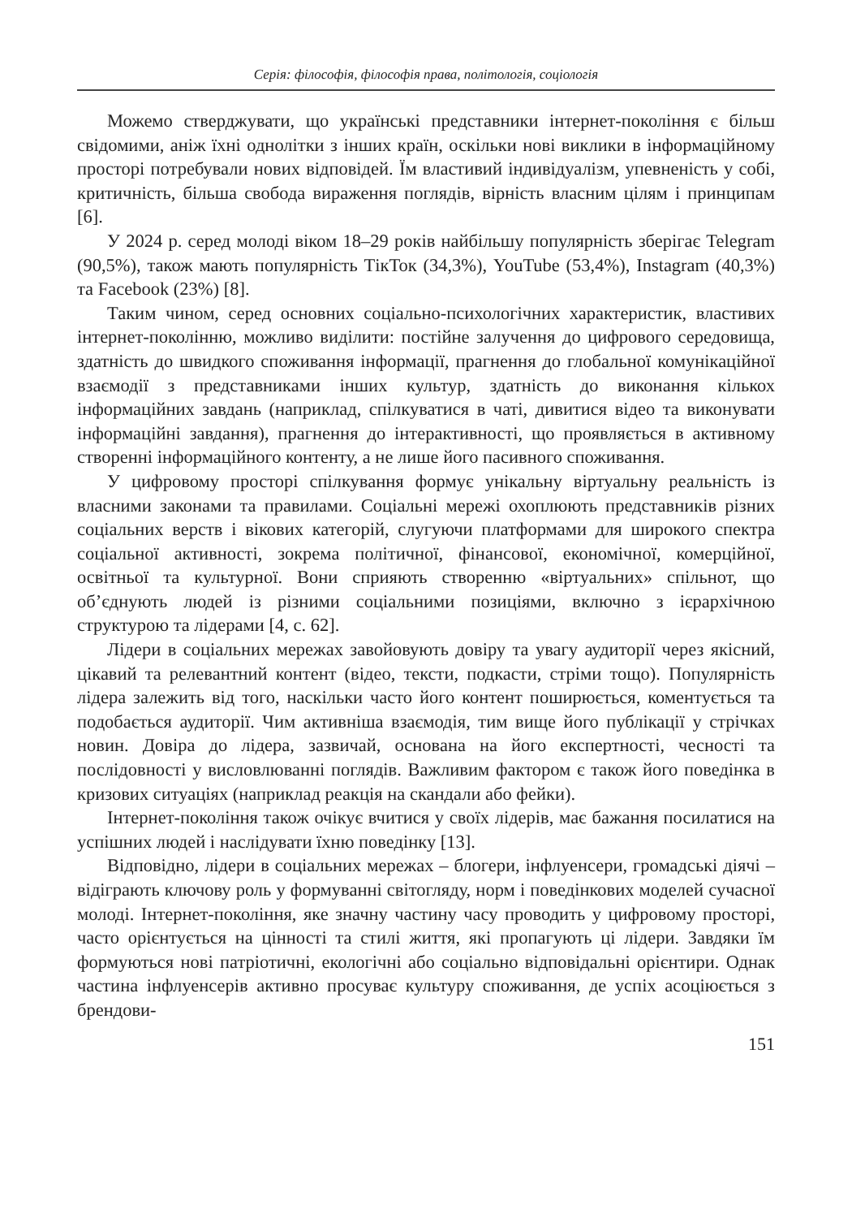Серія: філософія, філософія права, політологія, соціологія
Можемо стверджувати, що українські представники інтернет-покоління є більш свідомими, аніж їхні однолітки з інших країн, оскільки нові виклики в інформаційному просторі потребували нових відповідей. Їм властивий індивідуалізм, упевненість у собі, критичність, більша свобода вираження поглядів, вірність власним цілям і принципам [6].
У 2024 р. серед молоді віком 18–29 років найбільшу популярність зберігає Telegram (90,5%), також мають популярність ТікТок (34,3%), YouTube (53,4%), Instagram (40,3%) та Facebook (23%) [8].
Таким чином, серед основних соціально-психологічних характеристик, властивих інтернет-поколінню, можливо виділити: постійне залучення до цифрового середовища, здатність до швидкого споживання інформації, прагнення до глобальної комунікаційної взаємодії з представниками інших культур, здатність до виконання кількох інформаційних завдань (наприклад, спілкуватися в чаті, дивитися відео та виконувати інформаційні завдання), прагнення до інтерактивності, що проявляється в активному створенні інформаційного контенту, а не лише його пасивного споживання.
У цифровому просторі спілкування формує унікальну віртуальну реальність із власними законами та правилами. Соціальні мережі охоплюють представників різних соціальних верств і вікових категорій, слугуючи платформами для широкого спектра соціальної активності, зокрема політичної, фінансової, економічної, комерційної, освітньої та культурної. Вони сприяють створенню «віртуальних» спільнот, що об’єднують людей із різними соціальними позиціями, включно з ієрархічною структурою та лідерами [4, с. 62].
Лідери в соціальних мережах завойовують довіру та увагу аудиторії через якісний, цікавий та релевантний контент (відео, тексти, подкасти, стріми тощо). Популярність лідера залежить від того, наскільки часто його контент поширюється, коментується та подобається аудиторії. Чим активніша взаємодія, тим вище його публікації у стрічках новин. Довіра до лідера, зазвичай, основана на його експертності, чесності та послідовності у висловлюванні поглядів. Важливим фактором є також його поведінка в кризових ситуаціях (наприклад реакція на скандали або фейки).
Інтернет-покоління також очікує вчитися у своїх лідерів, має бажання посилатися на успішних людей і наслідувати їхню поведінку [13].
Відповідно, лідери в соціальних мережах – блогери, інфлуенсери, громадські діячі – відіграють ключову роль у формуванні світогляду, норм і поведінкових моделей сучасної молоді. Інтернет-покоління, яке значну частину часу проводить у цифровому просторі, часто орієнтується на цінності та стилі життя, які пропагують ці лідери. Завдяки їм формуються нові патріотичні, екологічні або соціально відповідальні орієнтири. Однак частина інфлуенсерів активно просуває культуру споживання, де успіх асоціюється з брендови-
151